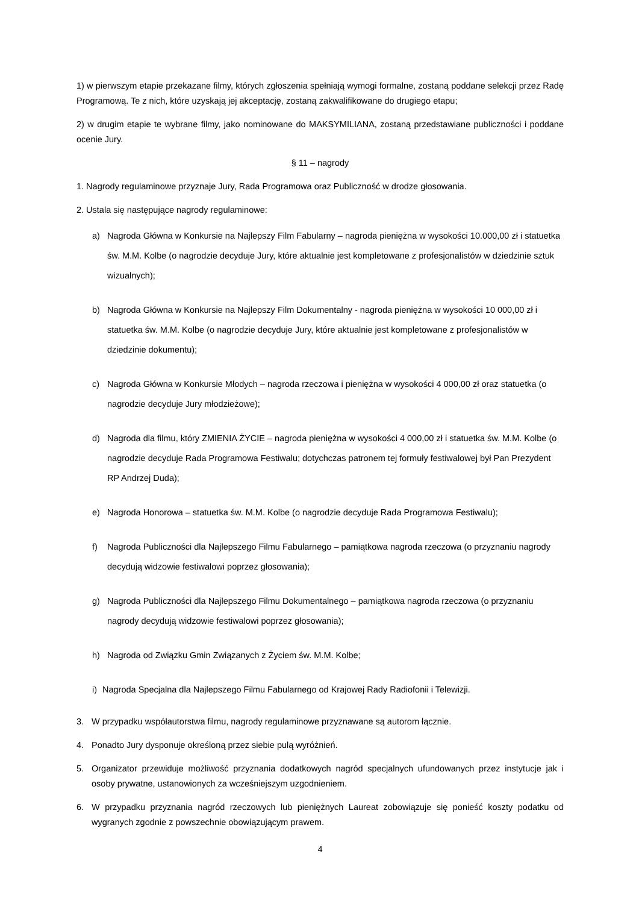1) w pierwszym etapie przekazane filmy, których zgłoszenia spełniają wymogi formalne, zostaną poddane selekcji przez Radę Programową. Te z nich, które uzyskają jej akceptację, zostaną zakwalifikowane do drugiego etapu;
2) w drugim etapie te wybrane filmy, jako nominowane do MAKSYMILIANA, zostaną przedstawiane publiczności i poddane ocenie Jury.
§ 11 – nagrody
1. Nagrody regulaminowe przyznaje Jury, Rada Programowa oraz Publiczność w drodze głosowania.
2. Ustala się następujące nagrody regulaminowe:
a) Nagroda Główna w Konkursie na Najlepszy Film Fabularny – nagroda pieniężna w wysokości 10.000,00 zł i statuetka św. M.M. Kolbe (o nagrodzie decyduje Jury, które aktualnie jest kompletowane z profesjonalistów w dziedzinie sztuk wizualnych);
b) Nagroda Główna w Konkursie na Najlepszy Film Dokumentalny - nagroda pieniężna w wysokości 10 000,00 zł i statuetka św. M.M. Kolbe (o nagrodzie decyduje Jury, które aktualnie jest kompletowane z profesjonalistów w dziedzinie dokumentu);
c) Nagroda Główna w Konkursie Młodych – nagroda rzeczowa i pieniężna w wysokości 4 000,00 zł oraz statuetka (o nagrodzie decyduje Jury młodzieżowe);
d) Nagroda dla filmu, który ZMIENIA ŻYCIE – nagroda pieniężna w wysokości 4 000,00 zł i statuetka św. M.M. Kolbe (o nagrodzie decyduje Rada Programowa Festiwalu; dotychczas patronem tej formuły festiwalowej był Pan Prezydent RP Andrzej Duda);
e) Nagroda Honorowa – statuetka św. M.M. Kolbe (o nagrodzie decyduje Rada Programowa Festiwalu);
f) Nagroda Publiczności dla Najlepszego Filmu Fabularnego – pamiątkowa nagroda rzeczowa (o przyznaniu nagrody decydują widzowie festiwalowi poprzez głosowania);
g) Nagroda Publiczności dla Najlepszego Filmu Dokumentalnego – pamiątkowa nagroda rzeczowa (o przyznaniu nagrody decydują widzowie festiwalowi poprzez głosowania);
h) Nagroda od Związku Gmin Związanych z Życiem św. M.M. Kolbe;
i)
Nagroda Specjalna dla Najlepszego Filmu Fabularnego od Krajowej Rady Radiofonii i Telewizji.
3. W przypadku współautorstwa filmu, nagrody regulaminowe przyznawane są autorom łącznie.
4. Ponadto Jury dysponuje określoną przez siebie pulą wyróżnień.
5. Organizator przewiduje możliwość przyznania dodatkowych nagród specjalnych ufundowanych przez instytucje jak i osoby prywatne, ustanowionych za wcześniejszym uzgodnieniem.
6. W przypadku przyznania nagród rzeczowych lub pieniężnych Laureat zobowiązuje się ponieść koszty podatku od wygranych zgodnie z powszechnie obowiązującym prawem.
4